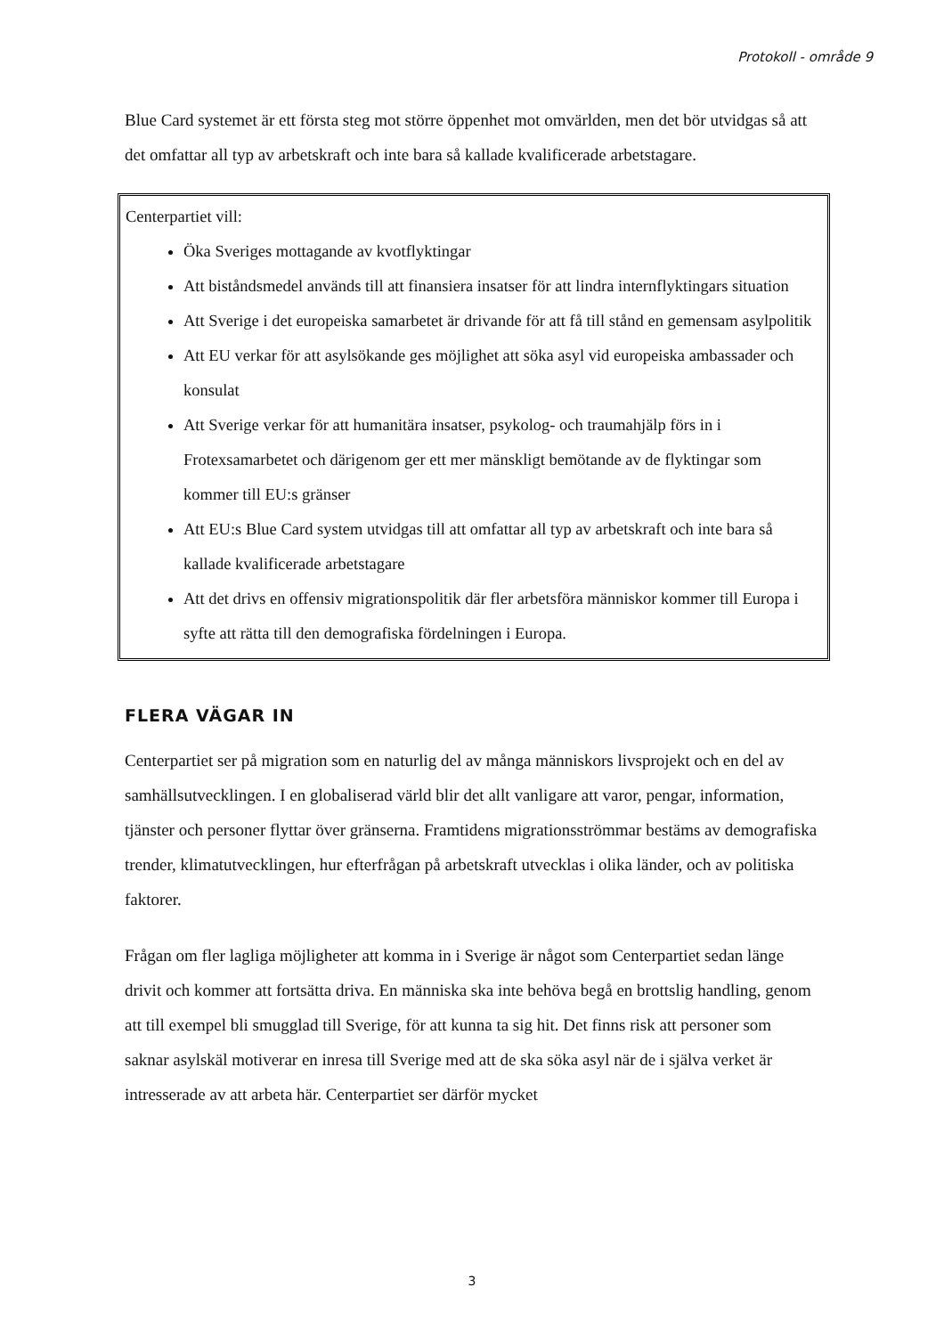Protokoll - område 9
Blue Card systemet är ett första steg mot större öppenhet mot omvärlden, men det bör utvidgas så att det omfattar all typ av arbetskraft och inte bara så kallade kvalificerade arbetstagare.
Centerpartiet vill:
Öka Sveriges mottagande av kvotflyktingar
Att biståndsmedel används till att finansiera insatser för att lindra internflyktingars situation
Att Sverige i det europeiska samarbetet är drivande för att få till stånd en gemensam asylpolitik
Att EU verkar för att asylsökande ges möjlighet att söka asyl vid europeiska ambassader och konsulat
Att Sverige verkar för att humanitära insatser, psykolog- och traumahjälp förs in i Frotexsamarbetet och därigenom ger ett mer mänskligt bemötande av de flyktingar som kommer till EU:s gränser
Att EU:s Blue Card system utvidgas till att omfattar all typ av arbetskraft och inte bara så kallade kvalificerade arbetstagare
Att det drivs en offensiv migrationspolitik där fler arbetsföra människor kommer till Europa i syfte att rätta till den demografiska fördelningen i Europa.
FLERA VÄGAR IN
Centerpartiet ser på migration som en naturlig del av många människors livsprojekt och en del av samhällsutvecklingen. I en globaliserad värld blir det allt vanligare att varor, pengar, information, tjänster och personer flyttar över gränserna. Framtidens migrationsströmmar bestäms av demografiska trender, klimatutvecklingen, hur efterfrågan på arbetskraft utvecklas i olika länder, och av politiska faktorer.
Frågan om fler lagliga möjligheter att komma in i Sverige är något som Centerpartiet sedan länge drivit och kommer att fortsätta driva. En människa ska inte behöva begå en brottslig handling, genom att till exempel bli smugglad till Sverige, för att kunna ta sig hit. Det finns risk att personer som saknar asylskäl motiverar en inresa till Sverige med att de ska söka asyl när de i själva verket är intresserade av att arbeta här. Centerpartiet ser därför mycket
3